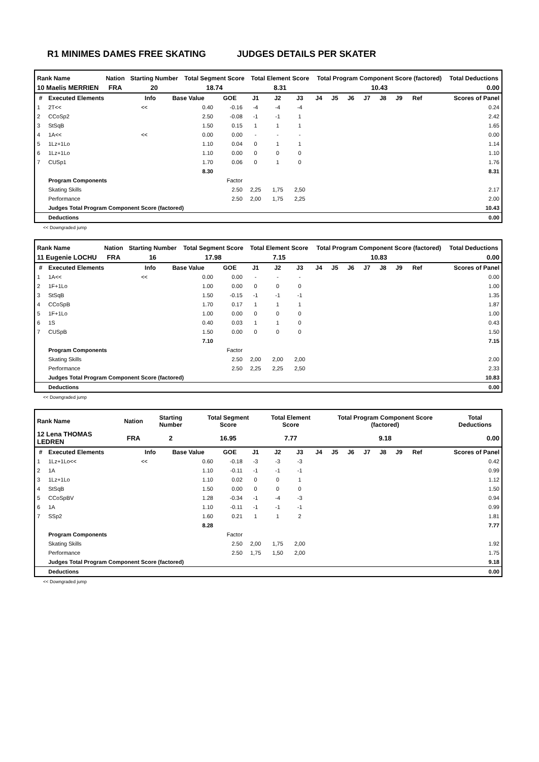R1 MINIMES DAMES FREE SKATING JUDGES DETAILS PER SKATER
| Rank Name | Nation | Starting Number | Total Segment Score | Total Element Score | Total Program Component Score (factored) | Total Deductions |
| --- | --- | --- | --- | --- | --- | --- |
| 10 Maelis MERRIEN | FRA | 20 | 18.74 | 8.31 | 10.43 | 0.00 |
| # | Executed Elements | Info | Base Value | GOE | J1 | J2 | J3 | J4 | J5 | J6 | J7 | J8 | J9 | Ref | Scores of Panel |
| --- | --- | --- | --- | --- | --- | --- | --- | --- | --- | --- | --- | --- | --- | --- | --- |
| 1 | 2T<< | << | 0.40 | -0.16 | -4 | -4 | -4 | | | | | | | | 0.24 |
| 2 | CCoSp2 | | 2.50 | -0.08 | -1 | -1 | 1 | | | | | | | | 2.42 |
| 3 | StSqB | | 1.50 | 0.15 | 1 | 1 | 1 | | | | | | | | 1.65 |
| 4 | 1A<< | << | 0.00 | 0.00 | - | - | - | | | | | | | | 0.00 |
| 5 | 1Lz+1Lo | | 1.10 | 0.04 | 0 | 1 | 1 | | | | | | | | 1.14 |
| 6 | 1Lz+1Lo | | 1.10 | 0.00 | 0 | 0 | 0 | | | | | | | | 1.10 |
| 7 | CUSp1 | | 1.70 | 0.06 | 0 | 1 | 0 | | | | | | | | 1.76 |
| | | | 8.30 | | | | | | | | | | | | 8.31 |
| | Program Components | | | Factor | | | | | | | | | | | |
| | Skating Skills | | | 2.50 | 2,25 | 1,75 | 2,50 | | | | | | | | 2.17 |
| | Performance | | | 2.50 | 2,00 | 1,75 | 2,25 | | | | | | | | 2.00 |
| | Judges Total Program Component Score (factored) | | | | | | | | | | | | | | 10.43 |
| | Deductions | | | | | | | | | | | | | | 0.00 |
<< Downgraded jump
| Rank Name | Nation | Starting Number | Total Segment Score | Total Element Score | Total Program Component Score (factored) | Total Deductions |
| --- | --- | --- | --- | --- | --- | --- |
| 11 Eugenie LOCHU | FRA | 16 | 17.98 | 7.15 | 10.83 | 0.00 |
| # | Executed Elements | Info | Base Value | GOE | J1 | J2 | J3 | J4 | J5 | J6 | J7 | J8 | J9 | Ref | Scores of Panel |
| --- | --- | --- | --- | --- | --- | --- | --- | --- | --- | --- | --- | --- | --- | --- | --- |
| 1 | 1A<< | << | 0.00 | 0.00 | - | - | - | | | | | | | | 0.00 |
| 2 | 1F+1Lo | | 1.00 | 0.00 | 0 | 0 | 0 | | | | | | | | 1.00 |
| 3 | StSqB | | 1.50 | -0.15 | -1 | -1 | -1 | | | | | | | | 1.35 |
| 4 | CCoSpB | | 1.70 | 0.17 | 1 | 1 | 1 | | | | | | | | 1.87 |
| 5 | 1F+1Lo | | 1.00 | 0.00 | 0 | 0 | 0 | | | | | | | | 1.00 |
| 6 | 1S | | 0.40 | 0.03 | 1 | 1 | 0 | | | | | | | | 0.43 |
| 7 | CUSpB | | 1.50 | 0.00 | 0 | 0 | 0 | | | | | | | | 1.50 |
| | | | 7.10 | | | | | | | | | | | | 7.15 |
| | Program Components | | | Factor | | | | | | | | | | | |
| | Skating Skills | | | 2.50 | 2,00 | 2,00 | 2,00 | | | | | | | | 2.00 |
| | Performance | | | 2.50 | 2,25 | 2,25 | 2,50 | | | | | | | | 2.33 |
| | Judges Total Program Component Score (factored) | | | | | | | | | | | | | | 10.83 |
| | Deductions | | | | | | | | | | | | | | 0.00 |
<< Downgraded jump
| Rank Name | Nation | Starting Number | Total Segment Score | Total Element Score | Total Program Component Score (factored) | Total Deductions |
| --- | --- | --- | --- | --- | --- | --- |
| 12 Lena THOMAS LEDREN | FRA | 2 | 16.95 | 7.77 | 9.18 | 0.00 |
| # | Executed Elements | Info | Base Value | GOE | J1 | J2 | J3 | J4 | J5 | J6 | J7 | J8 | J9 | Ref | Scores of Panel |
| --- | --- | --- | --- | --- | --- | --- | --- | --- | --- | --- | --- | --- | --- | --- | --- |
| 1 | 1Lz+1Lo<< | << | 0.60 | -0.18 | -3 | -3 | -3 | | | | | | | | 0.42 |
| 2 | 1A | | 1.10 | -0.11 | -1 | -1 | -1 | | | | | | | | 0.99 |
| 3 | 1Lz+1Lo | | 1.10 | 0.02 | 0 | 0 | 1 | | | | | | | | 1.12 |
| 4 | StSqB | | 1.50 | 0.00 | 0 | 0 | 0 | | | | | | | | 1.50 |
| 5 | CCoSpBV | | 1.28 | -0.34 | -1 | -4 | -3 | | | | | | | | 0.94 |
| 6 | 1A | | 1.10 | -0.11 | -1 | -1 | -1 | | | | | | | | 0.99 |
| 7 | SSp2 | | 1.60 | 0.21 | 1 | 1 | 2 | | | | | | | | 1.81 |
| | | | 8.28 | | | | | | | | | | | | 7.77 |
| | Program Components | | | Factor | | | | | | | | | | | |
| | Skating Skills | | | 2.50 | 2,00 | 1,75 | 2,00 | | | | | | | | 1.92 |
| | Performance | | | 2.50 | 1,75 | 1,50 | 2,00 | | | | | | | | 1.75 |
| | Judges Total Program Component Score (factored) | | | | | | | | | | | | | | 9.18 |
| | Deductions | | | | | | | | | | | | | | 0.00 |
<< Downgraded jump